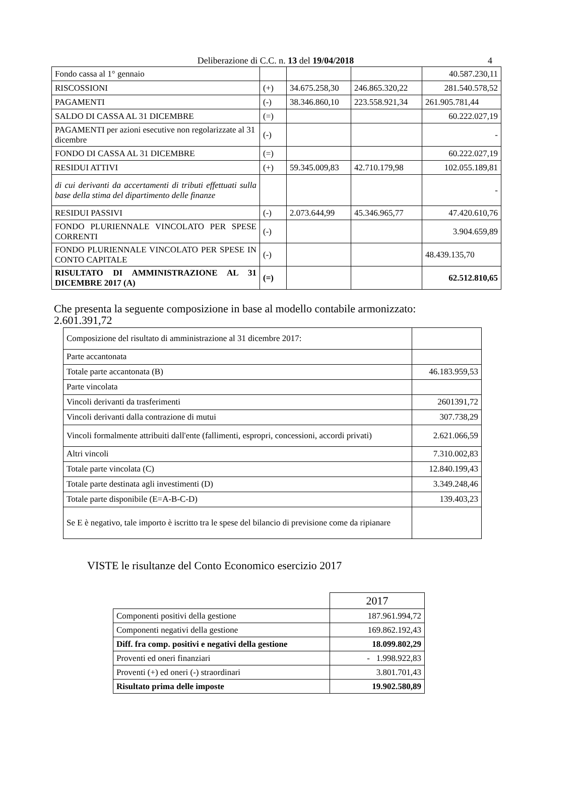Deliberazione di C.C. n. 13 del 19/04/2018
4
| Fondo cassa al 1° gennaio | | | | 40.587.230,11 |
| RISCOSSIONI | (+) | 34.675.258,30 | 246.865.320,22 | 281.540.578,52 |
| PAGAMENTI | (-) | 38.346.860,10 | 223.558.921,34 | 261.905.781,44 |
| SALDO DI CASSA AL 31 DICEMBRE | (=) | | | 60.222.027,19 |
| PAGAMENTI per azioni esecutive non regolarizzate al 31 dicembre | (-) | | | - |
| FONDO DI CASSA AL 31 DICEMBRE | (=) | | | 60.222.027,19 |
| RESIDUI ATTIVI | (+) | 59.345.009,83 | 42.710.179,98 | 102.055.189,81 |
| di cui derivanti da accertamenti di tributi effettuati sulla base della stima del dipartimento delle finanze | | | | - |
| RESIDUI PASSIVI | (-) | 2.073.644,99 | 45.346.965,77 | 47.420.610,76 |
| FONDO PLURIENNALE VINCOLATO PER SPESE CORRENTI | (-) | | | 3.904.659,89 |
| FONDO PLURIENNALE VINCOLATO PER SPESE IN CONTO CAPITALE | (-) | | | 48.439.135,70 |
| RISULTATO DI AMMINISTRAZIONE AL 31 DICEMBRE 2017 (A) | (=) | | | 62.512.810,65 |
Che presenta la seguente composizione in base al modello contabile armonizzato:
2.601.391,72
| Composizione del risultato di amministrazione al 31 dicembre 2017: | |
| Parte accantonata | |
| Totale parte accantonata (B) | 46.183.959,53 |
| Parte vincolata | |
| Vincoli derivanti da trasferimenti | 2601391,72 |
| Vincoli derivanti dalla contrazione di mutui | 307.738,29 |
| Vincoli formalmente attribuiti dall'ente (fallimenti, espropri, concessioni, accordi privati) | 2.621.066,59 |
| Altri vincoli | 7.310.002,83 |
| Totale parte vincolata (C) | 12.840.199,43 |
| Totale parte destinata agli investimenti (D) | 3.349.248,46 |
| Totale parte disponibile (E=A-B-C-D) | 139.403,23 |
| Se E è negativo, tale importo è iscritto tra le spese del bilancio di previsione come da ripianare | |
VISTE le risultanze del Conto Economico esercizio 2017
| | 2017 |
| Componenti positivi della gestione | 187.961.994,72 |
| Componenti negativi della gestione | 169.862.192,43 |
| Diff. fra comp. positivi e negativi della gestione | 18.099.802,29 |
| Proventi ed oneri finanziari | - 1.998.922,83 |
| Proventi (+) ed oneri (-) straordinari | 3.801.701,43 |
| Risultato prima delle imposte | 19.902.580,89 |